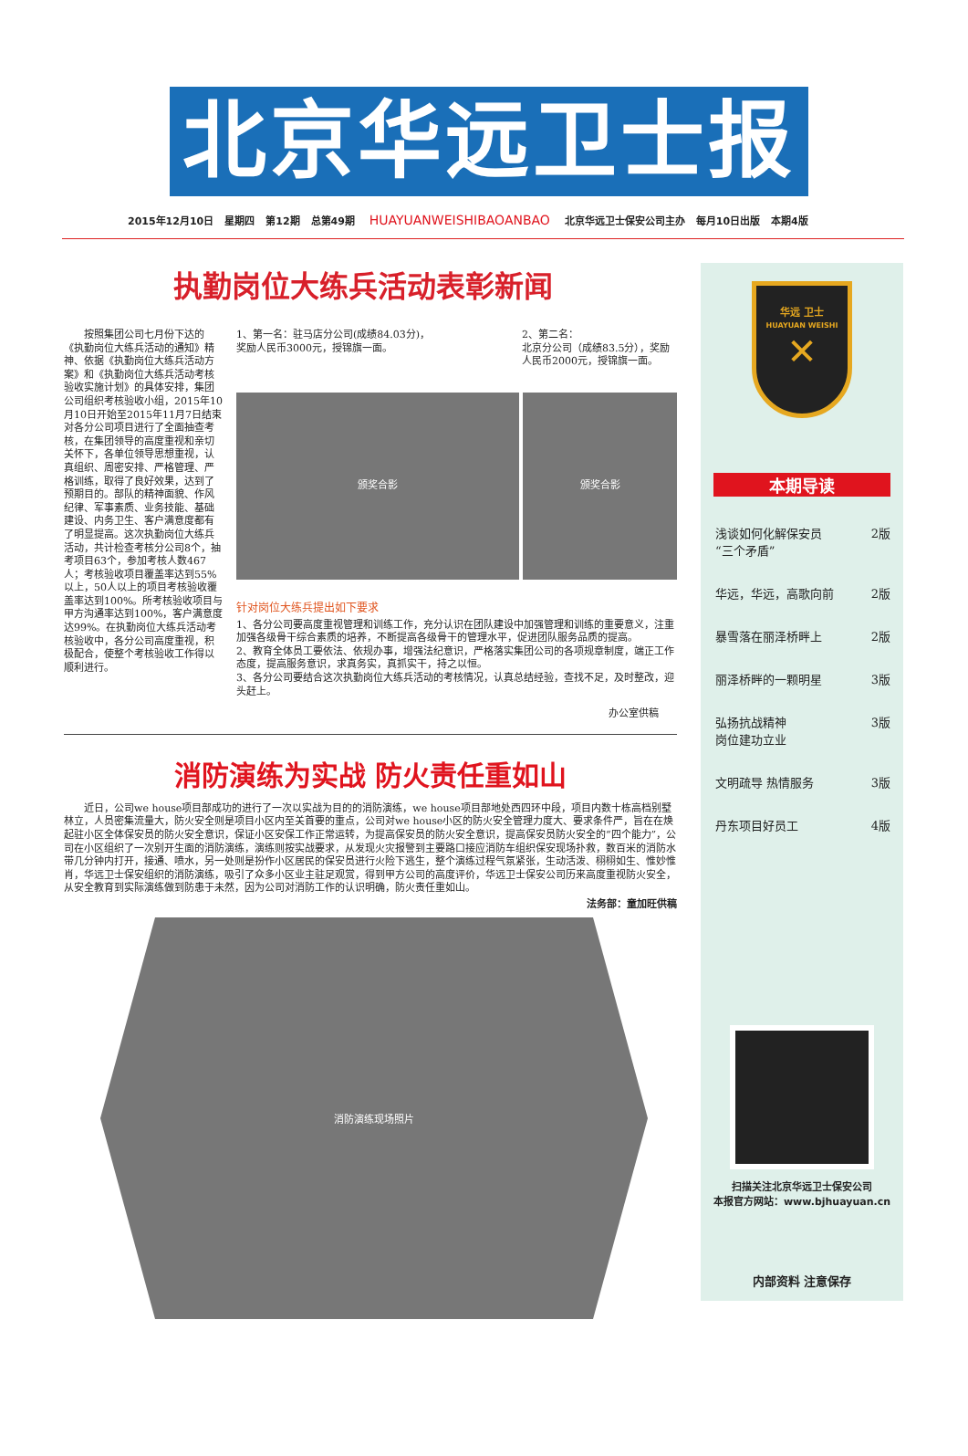北京华远卫士报
2015年12月10日 星期四 第12期 总第49期 HUAYUANWEISHIBAOANBAO 北京华远卫士保安公司主办 每月10日出版 本期4版
执勤岗位大练兵活动表彰新闻
按照集团公司七月份下达的《执勤岗位大练兵活动的通知》精神、依据《执勤岗位大练兵活动方案》和《执勤岗位大练兵活动考核验收实施计划》的具体安排，集团公司组织考核验收小组，2015年10月10日开始至2015年11月7日结束对各分公司项目进行了全面抽查考核，在集团领导的高度重视和亲切关怀下，各单位领导思想重视，认真组织、周密安排、严格管理、严格训练，取得了良好效果，达到了预期目的。部队的精神面貌、作风纪律、军事素质、业务技能、基础建设、内务卫生、客户满意度都有了明显提高。这次执勤岗位大练兵活动，共计检查考核分公司8个，抽考项目63个，参加考核人数467人；考核验收项目覆盖率达到55%以上，50人以上的项目考核验收覆盖率达到100%。所考核验收项目与甲方沟通率达到100%，客户满意度达99%。在执勤岗位大练兵活动考核验收中，各分公司高度重视，积极配合，使整个考核验收工作得以顺利进行。
1、第一名：驻马店分公司(成绩84.03分)，
奖励人民币3000元，授锦旗一面。
2、第二名：
北京分公司（成绩83.5分），奖励人民币2000元，授锦旗一面。
颁奖合影 颁奖合影
针对岗位大练兵提出如下要求
1、各分公司要高度重视管理和训练工作，充分认识在团队建设中加强管理和训练的重要意义，注重加强各级骨干综合素质的培养，不断提高各级骨干的管理水平，促进团队服务品质的提高。
2、教育全体员工要依法、依规办事，增强法纪意识，严格落实集团公司的各项规章制度，端正工作态度，提高服务意识，求真务实，真抓实干，持之以恒。
3、各分公司要结合这次执勤岗位大练兵活动的考核情况，认真总结经验，查找不足，及时整改，迎头赶上。
办公室供稿
消防演练为实战 防火责任重如山
近日，公司we house项目部成功的进行了一次以实战为目的的消防演练，we house项目部地处西四环中段，项目内数十栋高档别墅林立，人员密集流量大，防火安全则是项目小区内至关首要的重点，公司对we house小区的防火安全管理力度大、要求条件严，旨在在焕起驻小区全体保安员的防火安全意识，保证小区安保工作正常运转，为提高保安员的防火安全意识，提高保安员防火安全的“四个能力”，公司在小区组织了一次别开生面的消防演练，演练则按实战要求，从发现火灾报警到主要路口接应消防车组织保安现场扑救，数百米的消防水带几分钟内打开，接通、喷水，另一处则是扮作小区居民的保安员进行火险下逃生，整个演练过程气氛紧张，生动活泼、栩栩如生、惟妙惟肖，华远卫士保安组织的消防演练，吸引了众多小区业主驻足观赏，得到甲方公司的高度评价，华远卫士保安公司历来高度重视防火安全，从安全教育到实际演练做到防患于未然，因为公司对消防工作的认识明确，防火责任重如山。
法务部：童加旺供稿
消防演练现场照片
华远 卫士
HUAYUAN WEISHI
✕
本期导读
浅谈如何化解保安员
“三个矛盾” 2版
华远，华远，高歌向前 2版
暴雪落在丽泽桥畔上 2版
丽泽桥畔的一颗明星 3版
弘扬抗战精神
岗位建功立业 3版
文明疏导 热情服务 3版
丹东项目好员工 4版
扫描关注北京华远卫士保安公司
本报官方网站：www.bjhuayuan.cn
内部资料 注意保存